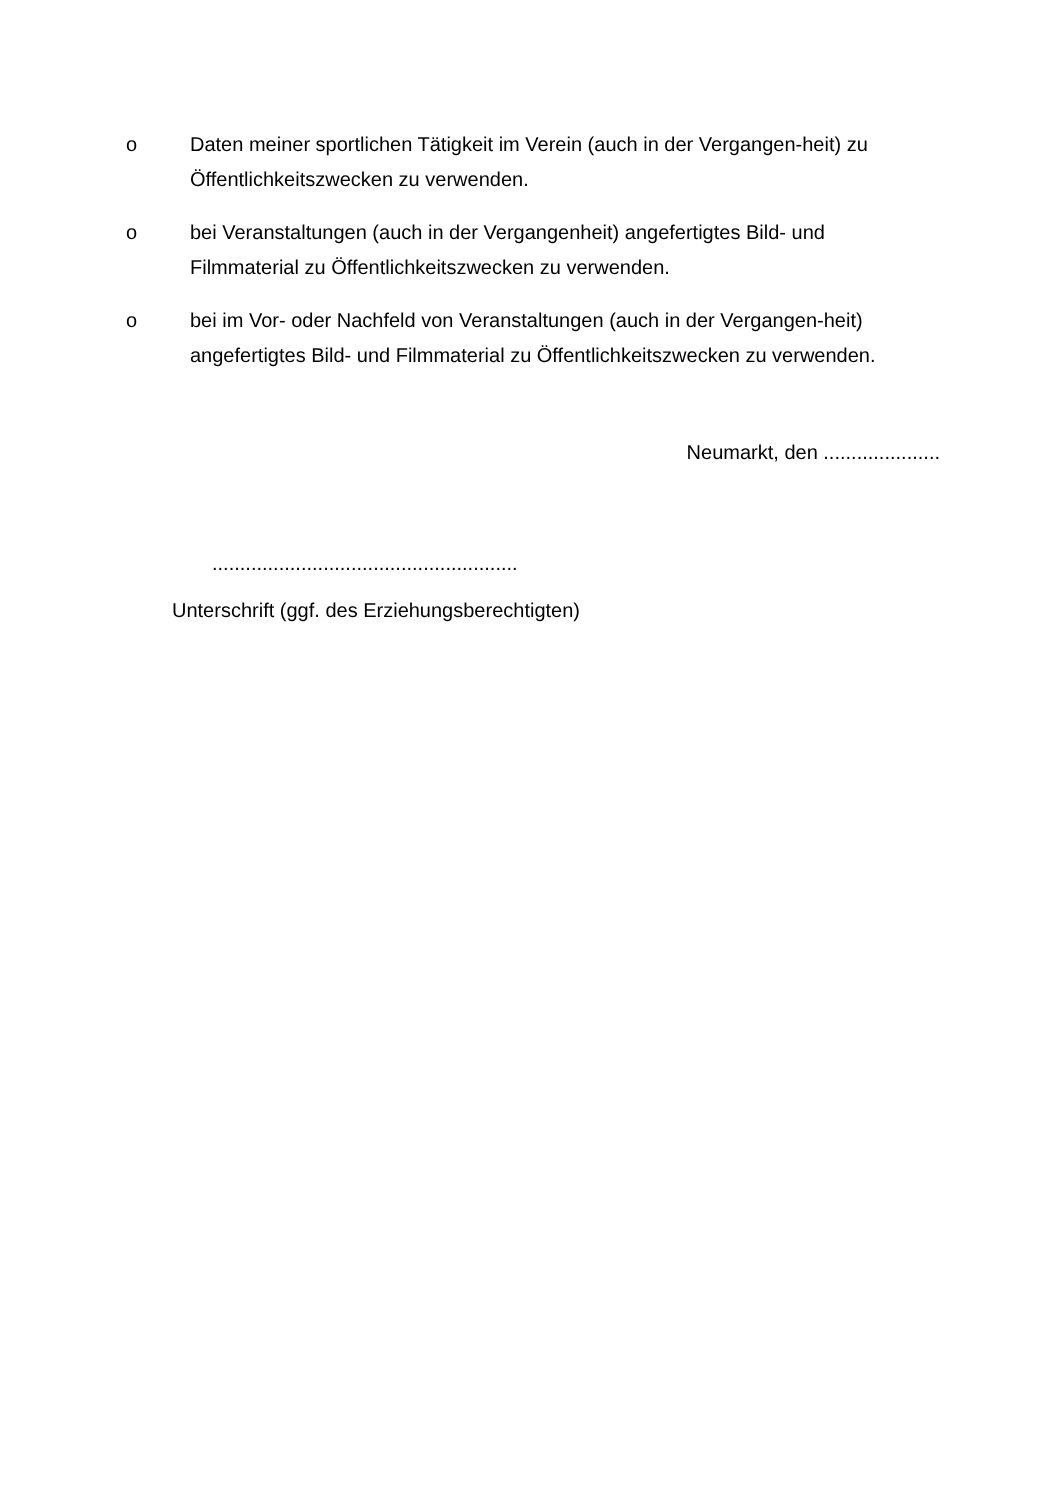o Daten meiner sportlichen Tätigkeit im Verein (auch in der Vergangen-heit) zu Öffentlichkeitszwecken zu verwenden.
o bei Veranstaltungen (auch in der Vergangenheit) angefertigtes Bild- und Filmmaterial zu Öffentlichkeitszwecken zu verwenden.
o bei im Vor- oder Nachfeld von Veranstaltungen (auch in der Vergangen-heit) angefertigtes Bild- und Filmmaterial zu Öffentlichkeitszwecken zu verwenden.
Neumarkt, den .....................
.......................................................
Unterschrift (ggf. des Erziehungsberechtigten)